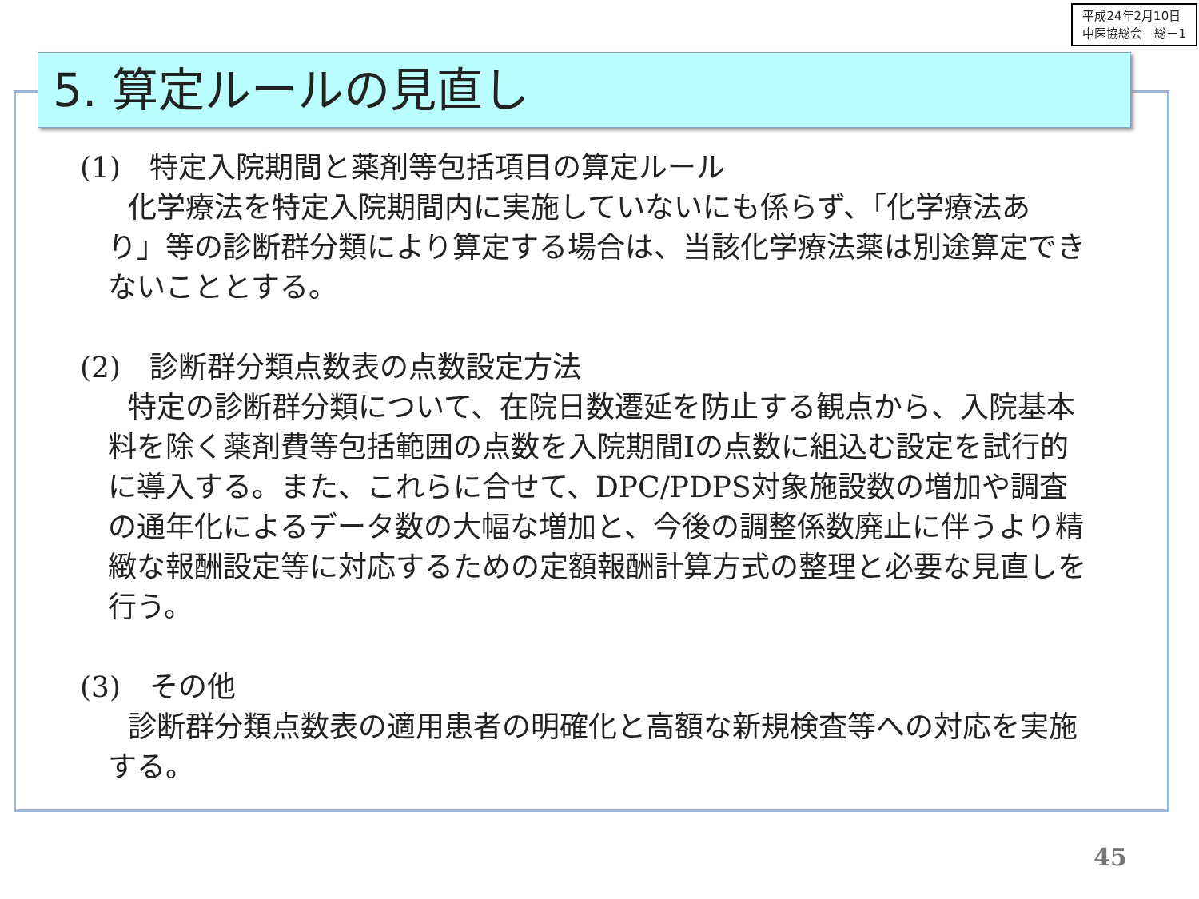平成24年2月10日
中医協総会　総－1
5. 算定ルールの見直し
(1)　特定入院期間と薬剤等包括項目の算定ルール
化学療法を特定入院期間内に実施していないにも係らず、「化学療法あり」等の診断群分類により算定する場合は、当該化学療法薬は別途算定できないこととする。
(2)　診断群分類点数表の点数設定方法
特定の診断群分類について、在院日数遷延を防止する観点から、入院基本料を除く薬剤費等包括範囲の点数を入院期間Ⅰの点数に組込む設定を試行的に導入する。また、これらに合せて、DPC/PDPS対象施設数の増加や調査の通年化によるデータ数の大幅な増加と、今後の調整係数廃止に伴うより精緻な報酬設定等に対応するための定額報酬計算方式の整理と必要な見直しを行う。
(3)　その他
診断群分類点数表の適用患者の明確化と高額な新規検査等への対応を実施する。
45